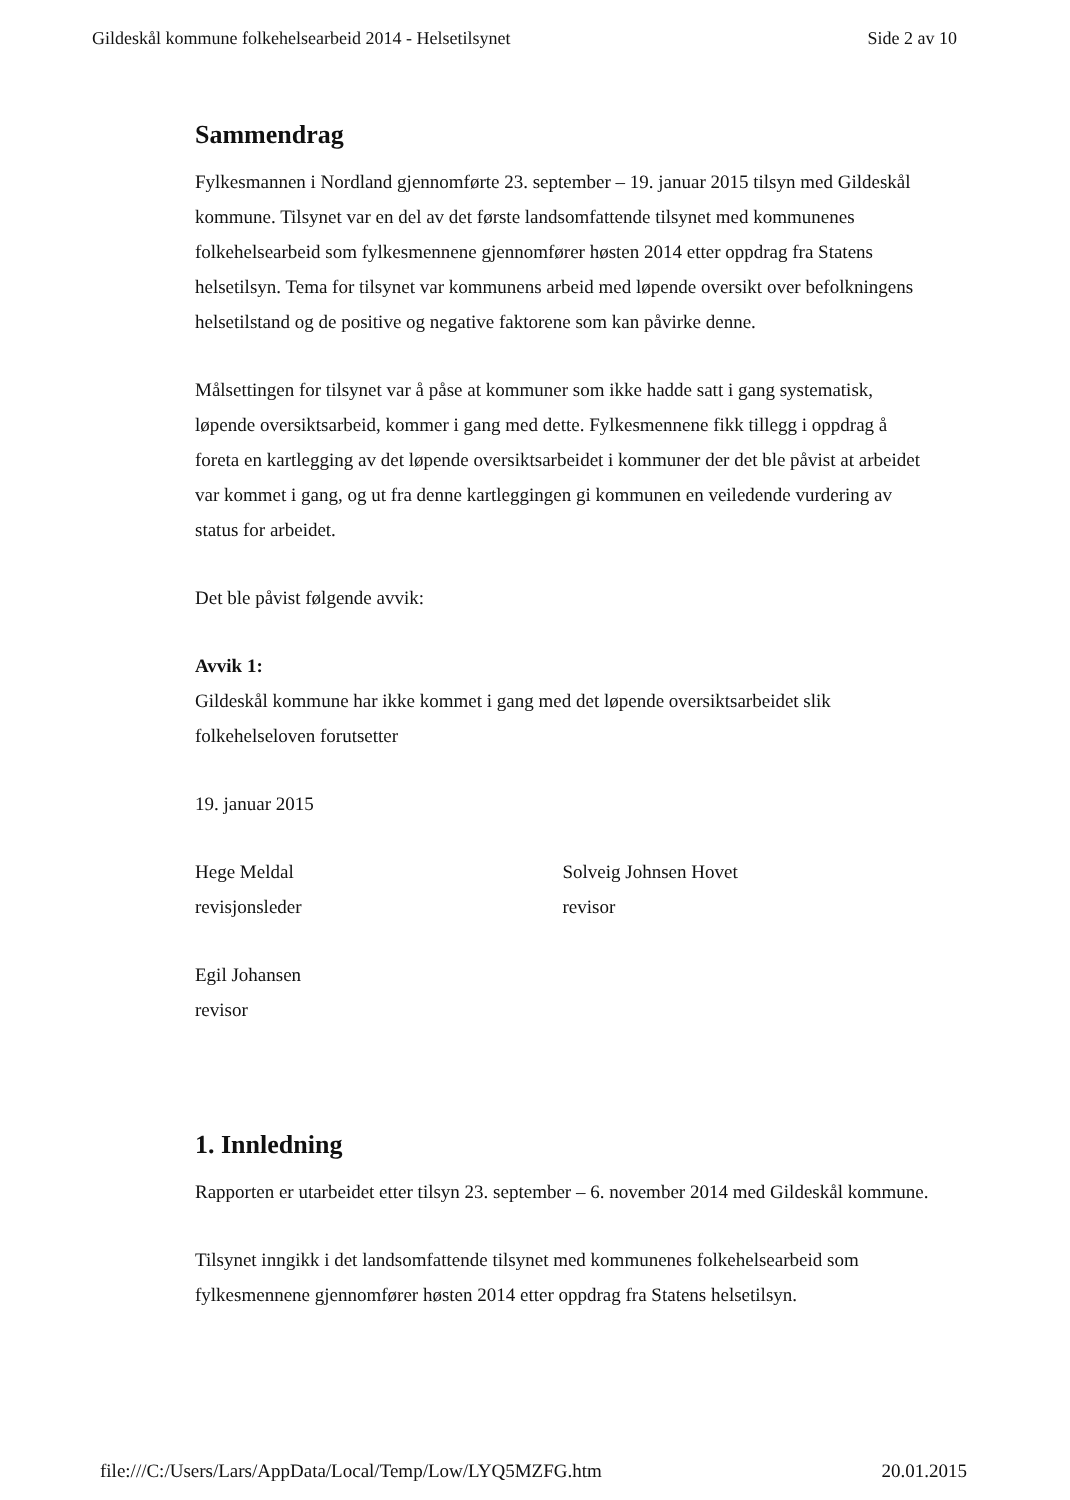Gildeskål kommune folkehelsearbeid 2014 - Helsetilsynet Side 2 av 10
Sammendrag
Fylkesmannen i Nordland gjennomførte 23. september – 19. januar 2015 tilsyn med Gildeskål kommune. Tilsynet var en del av det første landsomfattende tilsynet med kommunenes folkehelsearbeid som fylkesmennene gjennomfører høsten 2014 etter oppdrag fra Statens helsetilsyn. Tema for tilsynet var kommunens arbeid med løpende oversikt over befolkningens helsetilstand og de positive og negative faktorene som kan påvirke denne.
Målsettingen for tilsynet var å påse at kommuner som ikke hadde satt i gang systematisk, løpende oversiktsarbeid, kommer i gang med dette. Fylkesmennene fikk tillegg i oppdrag å foreta en kartlegging av det løpende oversiktsarbeidet i kommuner der det ble påvist at arbeidet var kommet i gang, og ut fra denne kartleggingen gi kommunen en veiledende vurdering av status for arbeidet.
Det ble påvist følgende avvik:
Avvik 1:
Gildeskål kommune har ikke kommet i gang med det løpende oversiktsarbeidet slik folkehelseloven forutsetter
19. januar 2015
Hege Meldal
revisjonsleder
Solveig Johnsen Hovet
revisor
Egil Johansen
revisor
1. Innledning
Rapporten er utarbeidet etter tilsyn 23. september – 6. november 2014 med Gildeskål kommune.
Tilsynet inngikk i det landsomfattende tilsynet med kommunenes folkehelsearbeid som fylkesmennene gjennomfører høsten 2014 etter oppdrag fra Statens helsetilsyn.
file:///C:/Users/Lars/AppData/Local/Temp/Low/LYQ5MZFG.htm 20.01.2015